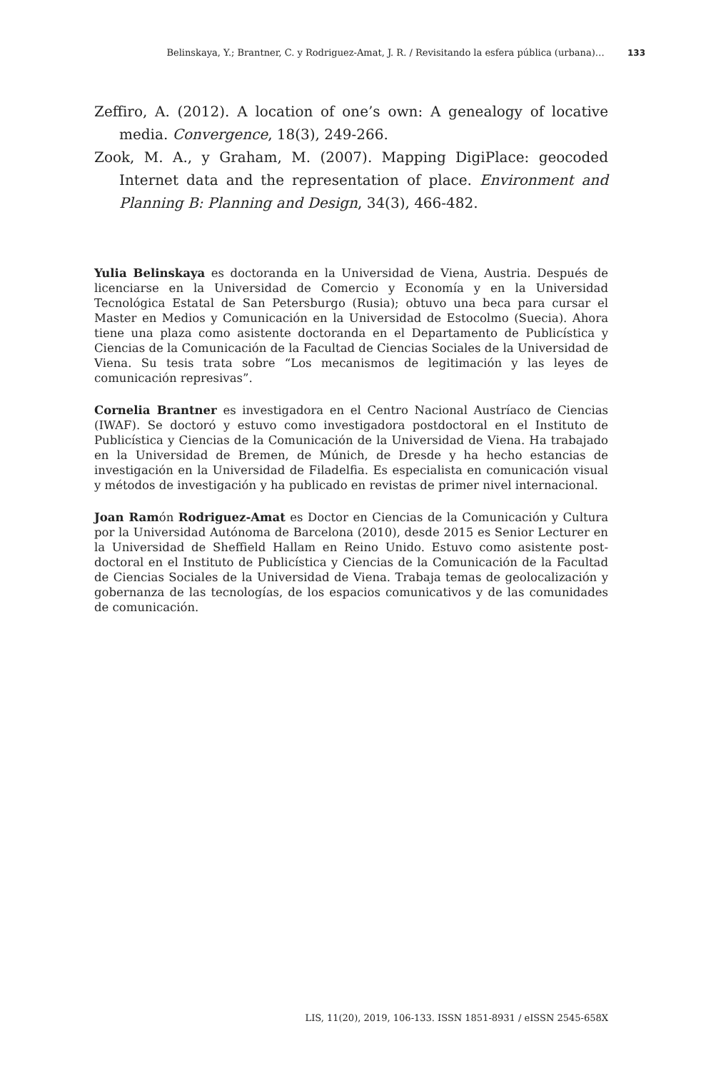Belinskaya, Y.; Brantner, C. y Rodriguez-Amat, J. R. / Revisitando la esfera pública (urbana)… 133
Zeffiro, A. (2012). A location of one’s own: A genealogy of locative media. Convergence, 18(3), 249-266.
Zook, M. A., y Graham, M. (2007). Mapping DigiPlace: geocoded Internet data and the representation of place. Environment and Planning B: Planning and Design, 34(3), 466-482.
Yulia Belinskaya es doctoranda en la Universidad de Viena, Austria. Después de licenciarse en la Universidad de Comercio y Economía y en la Universidad Tecnológica Estatal de San Petersburgo (Rusia); obtuvo una beca para cursar el Master en Medios y Comunicación en la Universidad de Estocolmo (Suecia). Ahora tiene una plaza como asistente doctoranda en el Departamento de Publicística y Ciencias de la Comunicación de la Facultad de Ciencias Sociales de la Universidad de Viena. Su tesis trata sobre “Los mecanismos de legitimación y las leyes de comunicación represivas”.
Cornelia Brantner es investigadora en el Centro Nacional Austríaco de Ciencias (IWAF). Se doctoró y estuvo como investigadora postdoctoral en el Instituto de Publicística y Ciencias de la Comunicación de la Universidad de Viena. Ha trabajado en la Universidad de Bremen, de Múnich, de Dresde y ha hecho estancias de investigación en la Universidad de Filadelfia. Es especialista en comunicación visual y métodos de investigación y ha publicado en revistas de primer nivel internacional.
Joan Ramón Rodriguez-Amat es Doctor en Ciencias de la Comunicación y Cultura por la Universidad Autónoma de Barcelona (2010), desde 2015 es Senior Lecturer en la Universidad de Sheffield Hallam en Reino Unido. Estuvo como asistente post-doctoral en el Instituto de Publicística y Ciencias de la Comunicación de la Facultad de Ciencias Sociales de la Universidad de Viena. Trabaja temas de geolocalización y gobernanza de las tecnologías, de los espacios comunicativos y de las comunidades de comunicación.
LIS, 11(20), 2019, 106-133. ISSN 1851-8931 / eISSN 2545-658X